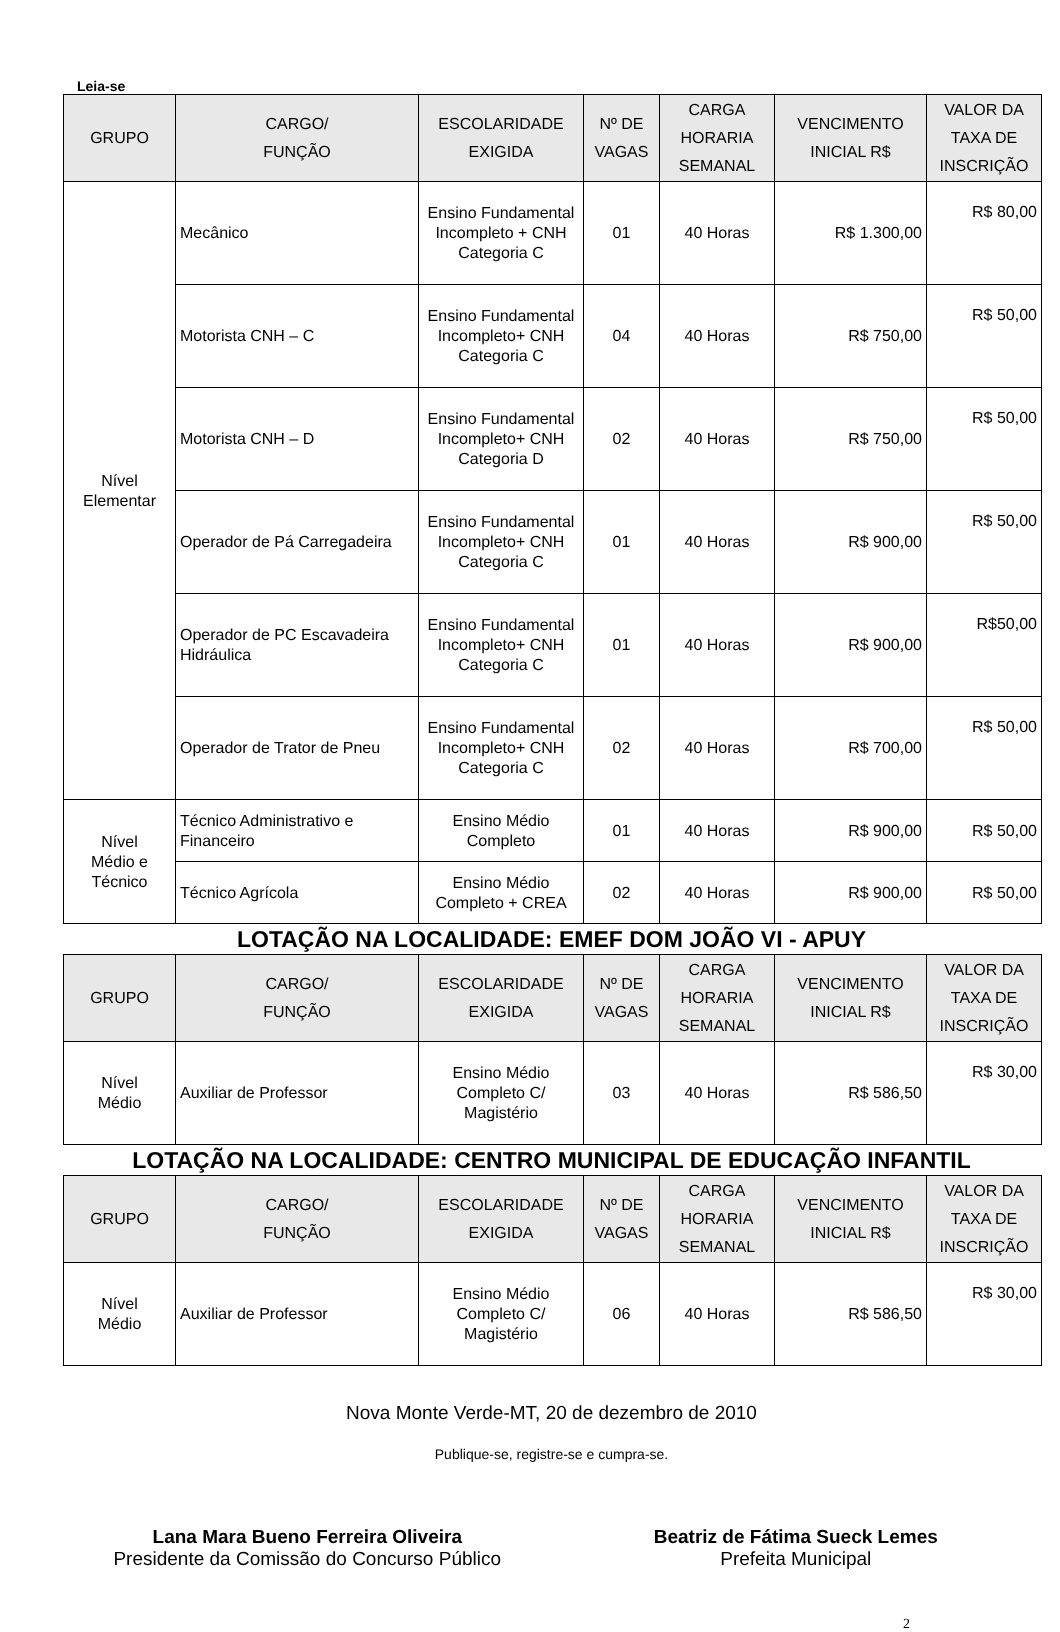Leia-se
| GRUPO | CARGO/ FUNÇÃO | ESCOLARIDADE EXIGIDA | Nº DE VAGAS | CARGA HORARIA SEMANAL | VENCIMENTO INICIAL R$ | VALOR DA TAXA DE INSCRIÇÃO |
| --- | --- | --- | --- | --- | --- | --- |
| Nível Elementar | Mecânico | Ensino Fundamental Incompleto + CNH Categoria C | 01 | 40 Horas | R$ 1.300,00 | R$ 80,00 |
| | Motorista CNH – C | Ensino Fundamental Incompleto+ CNH Categoria C | 04 | 40 Horas | R$ 750,00 | R$ 50,00 |
| | Motorista CNH – D | Ensino Fundamental Incompleto+ CNH Categoria D | 02 | 40 Horas | R$ 750,00 | R$ 50,00 |
| | Operador de Pá Carregadeira | Ensino Fundamental Incompleto+ CNH Categoria C | 01 | 40 Horas | R$ 900,00 | R$ 50,00 |
| | Operador de PC Escavadeira Hidráulica | Ensino Fundamental Incompleto+ CNH Categoria C | 01 | 40 Horas | R$ 900,00 | R$50,00 |
| | Operador de Trator de Pneu | Ensino Fundamental Incompleto+ CNH Categoria C | 02 | 40 Horas | R$ 700,00 | R$ 50,00 |
| Nível Médio e Técnico | Técnico Administrativo e Financeiro | Ensino Médio Completo | 01 | 40 Horas | R$ 900,00 | R$ 50,00 |
| | Técnico Agrícola | Ensino Médio Completo + CREA | 02 | 40 Horas | R$ 900,00 | R$ 50,00 |
LOTAÇÃO NA LOCALIDADE: EMEF DOM JOÃO VI - APUY
| GRUPO | CARGO/ FUNÇÃO | ESCOLARIDADE EXIGIDA | Nº DE VAGAS | CARGA HORARIA SEMANAL | VENCIMENTO INICIAL R$ | VALOR DA TAXA DE INSCRIÇÃO |
| --- | --- | --- | --- | --- | --- | --- |
| Nível Médio | Auxiliar de Professor | Ensino Médio Completo C/ Magistério | 03 | 40 Horas | R$ 586,50 | R$ 30,00 |
LOTAÇÃO NA LOCALIDADE: CENTRO MUNICIPAL DE EDUCAÇÃO INFANTIL
| GRUPO | CARGO/ FUNÇÃO | ESCOLARIDADE EXIGIDA | Nº DE VAGAS | CARGA HORARIA SEMANAL | VENCIMENTO INICIAL R$ | VALOR DA TAXA DE INSCRIÇÃO |
| --- | --- | --- | --- | --- | --- | --- |
| Nível Médio | Auxiliar de Professor | Ensino Médio Completo C/ Magistério | 06 | 40 Horas | R$ 586,50 | R$ 30,00 |
Nova Monte Verde-MT, 20 de dezembro de 2010
Publique-se, registre-se e cumpra-se.
Lana Mara Bueno Ferreira Oliveira
Presidente da Comissão do Concurso Público
Beatriz de Fátima Sueck Lemes
Prefeita Municipal
2